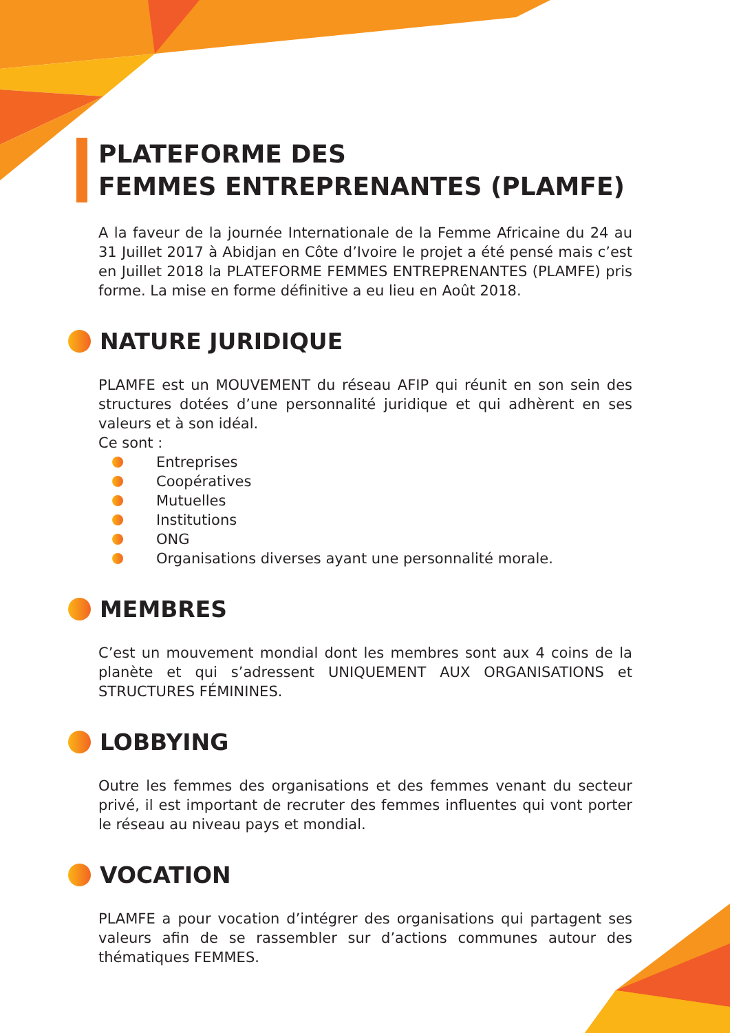PLATEFORME DES
FEMMES ENTREPRENANTES (PLAMFE)
A la faveur de la journée Internationale de la Femme Africaine du 24 au 31 Juillet 2017 à Abidjan en Côte d’Ivoire le projet a été pensé mais c’est en Juillet 2018 la PLATEFORME FEMMES ENTREPRENANTES (PLAMFE) pris forme. La mise en forme définitive a eu lieu en Août 2018.
NATURE JURIDIQUE
PLAMFE est un MOUVEMENT du réseau AFIP qui réunit en son sein des structures dotées d’une personnalité juridique et qui adhèrent en ses valeurs et à son idéal.
Ce sont :
Entreprises
Coopératives
Mutuelles
Institutions
ONG
Organisations diverses ayant une personnalité morale.
MEMBRES
C’est un mouvement mondial dont les membres sont aux 4 coins de la planète et qui s’adressent UNIQUEMENT AUX ORGANISATIONS et STRUCTURES FÉMININES.
LOBBYING
Outre les femmes des organisations et des femmes venant du secteur privé, il est important de recruter des femmes influentes qui vont porter le réseau au niveau pays et mondial.
VOCATION
PLAMFE a pour vocation d’intégrer des organisations qui partagent ses valeurs afin de se rassembler sur d’actions communes autour des thématiques FEMMES.